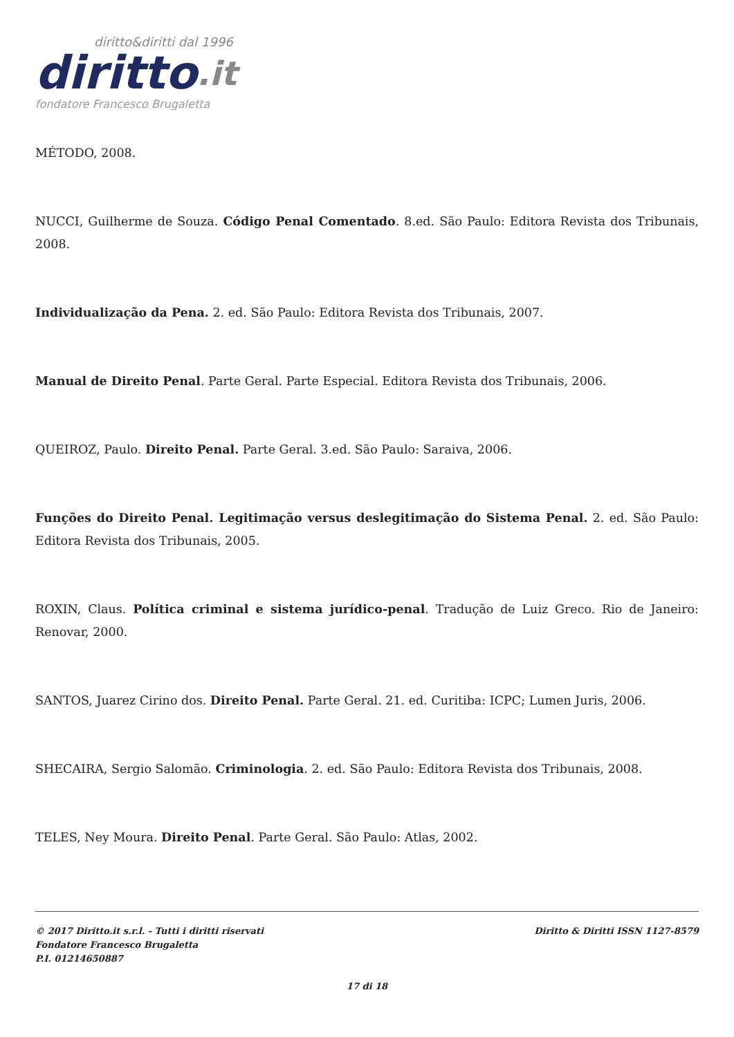diritto&diritti dal 1996
diritto.it
fondatore Francesco Brugaletta
MÉTODO, 2008.
NUCCI, Guilherme de Souza. Código Penal Comentado. 8.ed. São Paulo: Editora Revista dos Tribunais, 2008.
Individualização da Pena. 2. ed. São Paulo: Editora Revista dos Tribunais, 2007.
Manual de Direito Penal. Parte Geral. Parte Especial. Editora Revista dos Tribunais, 2006.
QUEIROZ, Paulo. Direito Penal. Parte Geral. 3.ed. São Paulo: Saraiva, 2006.
Funções do Direito Penal. Legitimação versus deslegitimação do Sistema Penal. 2. ed. São Paulo: Editora Revista dos Tribunais, 2005.
ROXIN, Claus. Política criminal e sistema jurídico-penal. Tradução de Luiz Greco. Rio de Janeiro: Renovar, 2000.
SANTOS, Juarez Cirino dos. Direito Penal. Parte Geral. 21. ed. Curitiba: ICPC; Lumen Juris, 2006.
SHECAIRA, Sergio Salomão. Criminologia. 2. ed. São Paulo: Editora Revista dos Tribunais, 2008.
TELES, Ney Moura. Direito Penal. Parte Geral. São Paulo: Atlas, 2002.
© 2017 Diritto.it s.r.l. - Tutti i diritti riservati
Fondatore Francesco Brugaletta
P.I. 01214650887
Diritto & Diritti ISSN 1127-8579
17 di 18